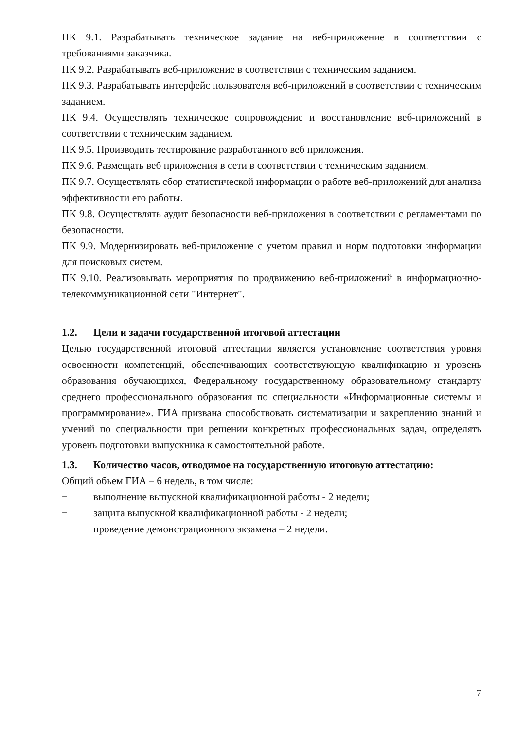ПК 9.1. Разрабатывать техническое задание на веб-приложение в соответствии с требованиями заказчика.
ПК 9.2. Разрабатывать веб-приложение в соответствии с техническим заданием.
ПК 9.3. Разрабатывать интерфейс пользователя веб-приложений в соответствии с техническим заданием.
ПК 9.4. Осуществлять техническое сопровождение и восстановление веб-приложений в соответствии с техническим заданием.
ПК 9.5. Производить тестирование разработанного веб приложения.
ПК 9.6. Размещать веб приложения в сети в соответствии с техническим заданием.
ПК 9.7. Осуществлять сбор статистической информации о работе веб-приложений для анализа эффективности его работы.
ПК 9.8. Осуществлять аудит безопасности веб-приложения в соответствии с регламентами по безопасности.
ПК 9.9. Модернизировать веб-приложение с учетом правил и норм подготовки информации для поисковых систем.
ПК 9.10. Реализовывать мероприятия по продвижению веб-приложений в информационно-телекоммуникационной сети "Интернет".
1.2. Цели и задачи государственной итоговой аттестации
Целью государственной итоговой аттестации является установление соответствия уровня освоенности компетенций, обеспечивающих соответствующую квалификацию и уровень образования обучающихся, Федеральному государственному образовательному стандарту среднего профессионального образования по специальности «Информационные системы и программирование». ГИА призвана способствовать систематизации и закреплению знаний и умений по специальности при решении конкретных профессиональных задач, определять уровень подготовки выпускника к самостоятельной работе.
1.3. Количество часов, отводимое на государственную итоговую аттестацию:
Общий объем ГИА – 6 недель, в том числе:
− выполнение выпускной квалификационной работы - 2 недели;
− защита выпускной квалификационной работы - 2 недели;
− проведение демонстрационного экзамена – 2 недели.
7